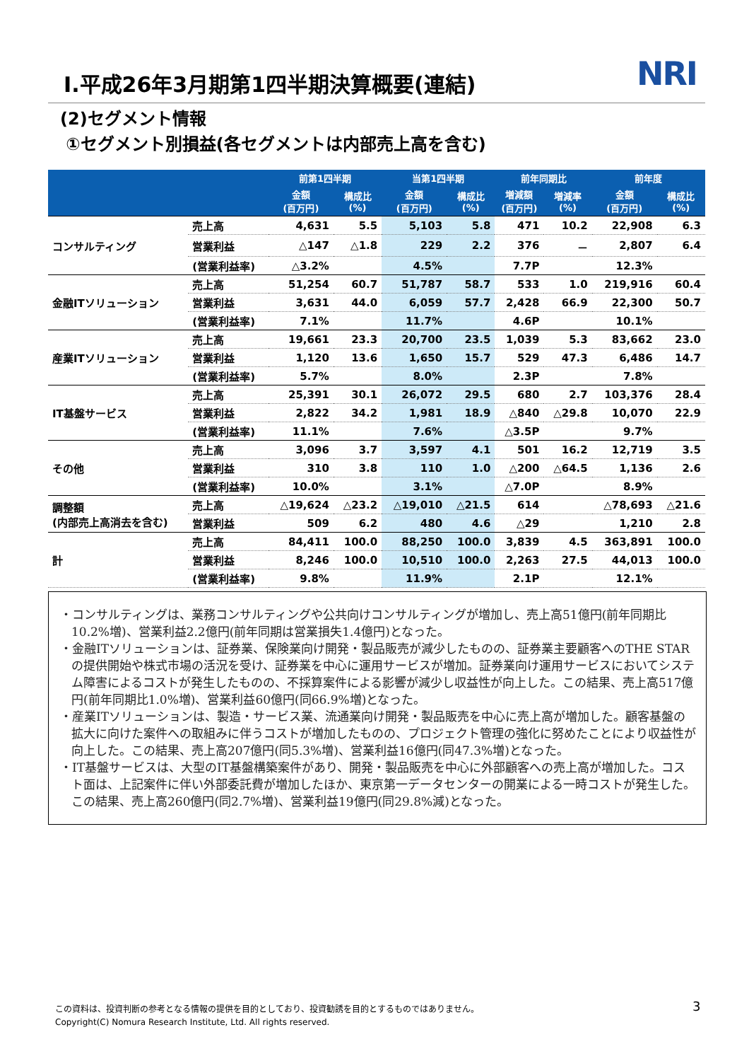Ⅰ.平成26年3月期第1四半期決算概要(連結)
NRI
(2)セグメント情報
①セグメント別損益(各セグメントは内部売上高を含む)
| | | 前第1四半期 | | 当第1四半期 | | 前年同期比 | | 前年度 | |
| --- | --- | --- | --- | --- | --- | --- | --- | --- | --- |
| | | 金額 (百万円) | 構成比 (%) | 金額 (百万円) | 構成比 (%) | 増減額 (百万円) | 増減率 (%) | 金額 (百万円) | 構成比 (%) |
| コンサルティング | 売上高 | 4,631 | 5.5 | 5,103 | 5.8 | 471 | 10.2 | 22,908 | 6.3 |
| | 営業利益 | △147 | △1.8 | 229 | 2.2 | 376 | － | 2,807 | 6.4 |
| | (営業利益率) | △3.2% | | 4.5% | | 7.7P | | 12.3% | |
| 金融ITソリューション | 売上高 | 51,254 | 60.7 | 51,787 | 58.7 | 533 | 1.0 | 219,916 | 60.4 |
| | 営業利益 | 3,631 | 44.0 | 6,059 | 57.7 | 2,428 | 66.9 | 22,300 | 50.7 |
| | (営業利益率) | 7.1% | | 11.7% | | 4.6P | | 10.1% | |
| 産業ITソリューション | 売上高 | 19,661 | 23.3 | 20,700 | 23.5 | 1,039 | 5.3 | 83,662 | 23.0 |
| | 営業利益 | 1,120 | 13.6 | 1,650 | 15.7 | 529 | 47.3 | 6,486 | 14.7 |
| | (営業利益率) | 5.7% | | 8.0% | | 2.3P | | 7.8% | |
| IT基盤サービス | 売上高 | 25,391 | 30.1 | 26,072 | 29.5 | 680 | 2.7 | 103,376 | 28.4 |
| | 営業利益 | 2,822 | 34.2 | 1,981 | 18.9 | △840 | △29.8 | 10,070 | 22.9 |
| | (営業利益率) | 11.1% | | 7.6% | | △3.5P | | 9.7% | |
| その他 | 売上高 | 3,096 | 3.7 | 3,597 | 4.1 | 501 | 16.2 | 12,719 | 3.5 |
| | 営業利益 | 310 | 3.8 | 110 | 1.0 | △200 | △64.5 | 1,136 | 2.6 |
| | (営業利益率) | 10.0% | | 3.1% | | △7.0P | | 8.9% | |
| 調整額 (内部売上高消去を含む) | 売上高 | △19,624 | △23.2 | △19,010 | △21.5 | 614 | | △78,693 | △21.6 |
| | 営業利益 | 509 | 6.2 | 480 | 4.6 | △29 | | 1,210 | 2.8 |
| 計 | 売上高 | 84,411 | 100.0 | 88,250 | 100.0 | 3,839 | 4.5 | 363,891 | 100.0 |
| | 営業利益 | 8,246 | 100.0 | 10,510 | 100.0 | 2,263 | 27.5 | 44,013 | 100.0 |
| | (営業利益率) | 9.8% | | 11.9% | | 2.1P | | 12.1% | |
・コンサルティングは、業務コンサルティングや公共向けコンサルティングが増加し、売上高51億円(前年同期比10.2%増)、営業利益2.2億円(前年同期は営業損失1.4億円)となった。
・金融ITソリューションは、証券業、保険業向け開発・製品販売が減少したものの、証券業主要顧客へのTHE STARの提供開始や株式市場の活況を受け、証券業を中心に運用サービスが増加。証券業向け運用サービスにおいてシステム障害によるコストが発生したものの、不採算案件による影響が減少し収益性が向上した。この結果、売上高517億円(前年同期比1.0%増)、営業利益60億円(同66.9%増)となった。
・産業ITソリューションは、製造・サービス業、流通業向け開発・製品販売を中心に売上高が増加した。顧客基盤の拡大に向けた案件への取組みに伴うコストが増加したものの、プロジェクト管理の強化に努めたことにより収益性が向上した。この結果、売上高207億円(同5.3%増)、営業利益16億円(同47.3%増)となった。
・IT基盤サービスは、大型のIT基盤構築案件があり、開発・製品販売を中心に外部顧客への売上高が増加した。コスト面は、上記案件に伴い外部委託費が増加したほか、東京第一データセンターの開業による一時コストが発生した。この結果、売上高260億円(同2.7%増)、営業利益19億円(同29.8%減)となった。
この資料は、投資判断の参考となる情報の提供を目的としており、投資勧誘を目的とするものではありません。
Copyright(C) Nomura Research Institute, Ltd. All rights reserved.
3